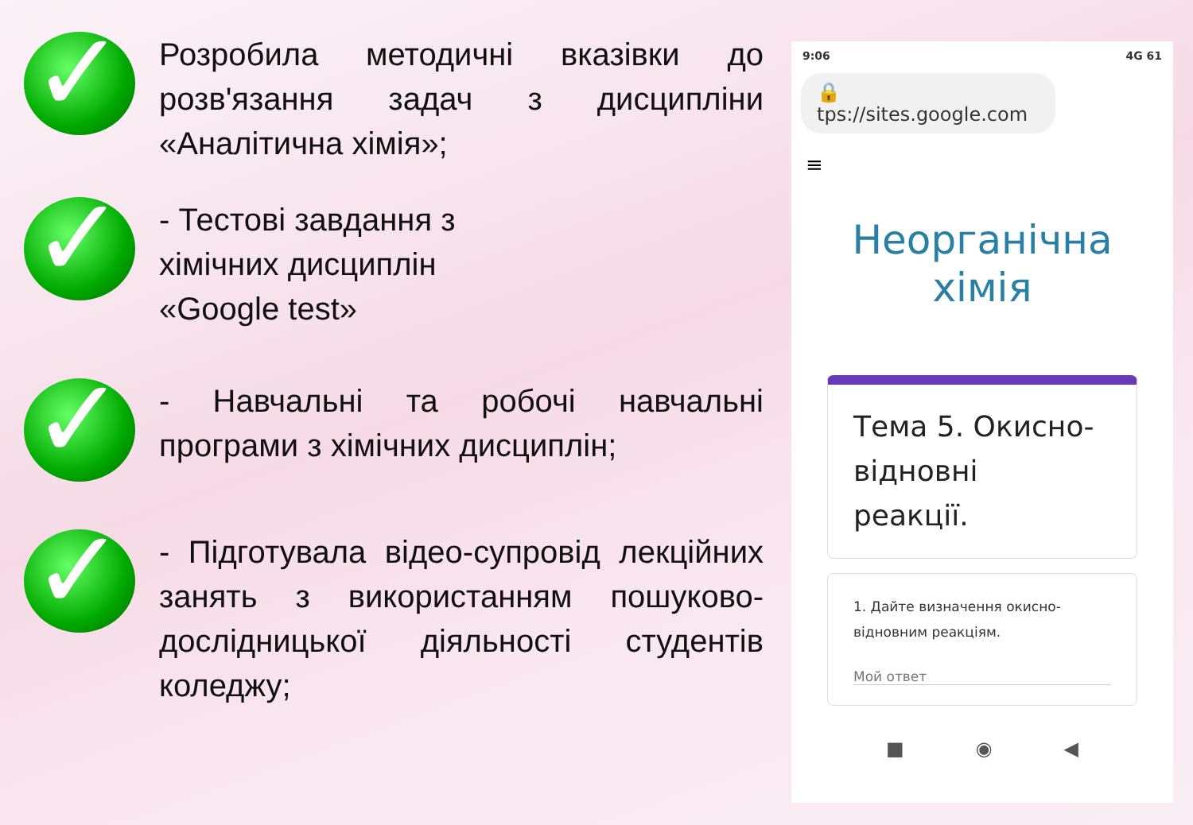✓
Розробила методичні вказівки до розв'язання задач з дисципліни «Аналітична хімія»;
✓
- Тестові завдання з
хімічних дисциплін
«Google test»
✓
- Навчальні та робочі навчальні програми з хімічних дисциплін;
✓
- Підготувала відео-супровід лекційних занять з використанням пошуково-дослідницької діяльності студентів коледжу;
9:06 4G 61
🔒 tps://sites.google.com
≡
Неорганічна
хімія
Тема 5. Окисно-
відновні
реакції.
1. Дайте визначення окисно-відновним реакціям.
Мой ответ
■ ◉ ◀